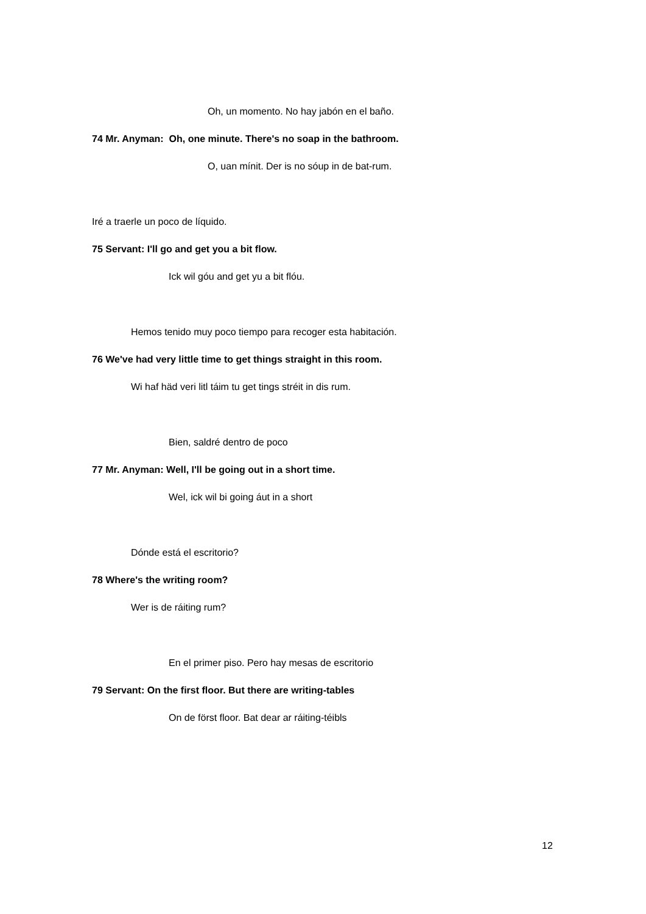Oh, un momento. No hay jabón en el baño.
74 Mr. Anyman: Oh, one minute. There's no soap in the bathroom.
O, uan mínit. Der is no sóup in de bat-rum.
Iré a traerle un poco de líquido.
75 Servant: I'll go and get you a bit flow.
Ick wil góu and get yu a bit flóu.
Hemos tenido muy poco tiempo para recoger esta habitación.
76 We've had very little time to get things straight in this room.
Wi haf häd veri litl táim tu get tings stréit in dis rum.
Bien, saldré dentro de poco
77 Mr. Anyman: Well, I'll be going out in a short time.
Wel, ick wil bi going áut in a short
Dónde está el escritorio?
78 Where's the writing room?
Wer is de ráiting rum?
En el primer piso. Pero hay mesas de escritorio
79 Servant: On the first floor. But there are writing-tables
On de först floor. Bat dear ar ráiting-téibls
12